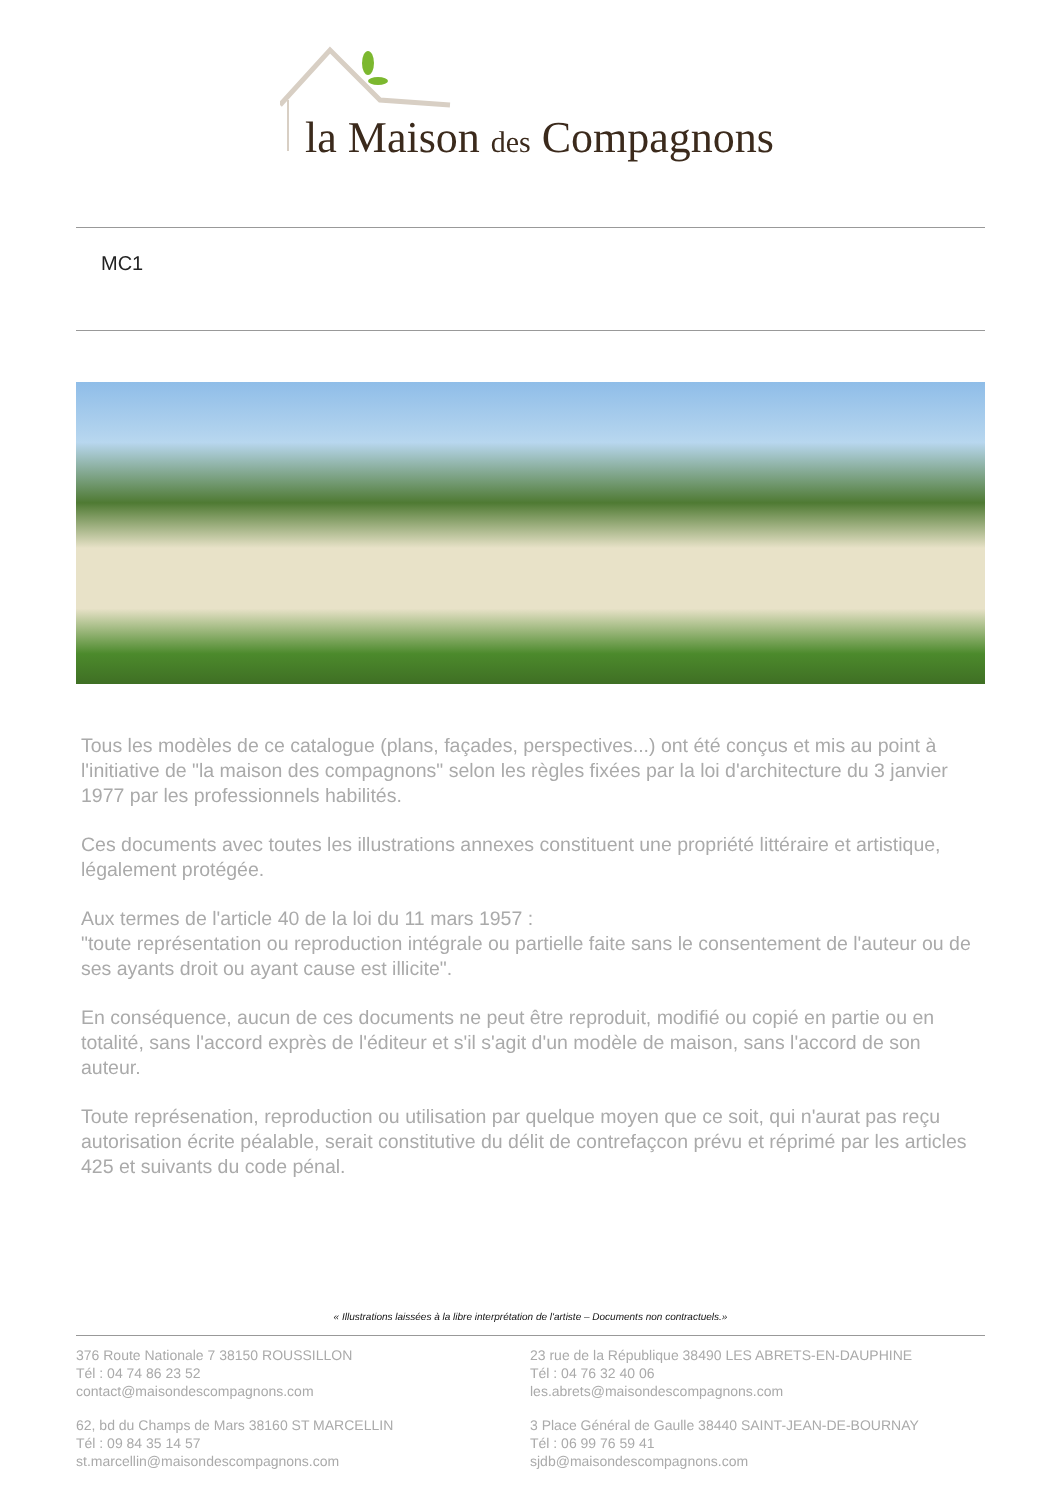la Maison des Compagnons
MC1
Tous les modèles de ce catalogue (plans, façades, perspectives...) ont été conçus et mis au point à l'initiative de "la maison des compagnons" selon les règles fixées par la loi d'architecture du 3 janvier 1977 par les professionnels habilités.
Ces documents avec toutes les illustrations annexes constituent une propriété littéraire et artistique, légalement protégée.
Aux termes de l'article 40 de la loi du 11 mars 1957 :
"toute représentation ou reproduction intégrale ou partielle faite sans le consentement de l'auteur ou de ses ayants droit ou ayant cause est illicite".
En conséquence, aucun de ces documents ne peut être reproduit, modifié ou copié en partie ou en totalité, sans l'accord exprès de l'éditeur et s'il s'agit d'un modèle de maison, sans l'accord de son auteur.
Toute représenation, reproduction ou utilisation par quelque moyen que ce soit, qui n'aurat pas reçu autorisation écrite péalable, serait constitutive du délit de contrefaçcon prévu et réprimé par les articles 425 et suivants du code pénal.
« Illustrations laissées à la libre interprétation de l'artiste – Documents non contractuels.»
376 Route Nationale 7 38150 ROUSSILLON
Tél : 04 74 86 23 52
contact@maisondescompagnons.com
23 rue de la République 38490 LES ABRETS-EN-DAUPHINE
Tél : 04 76 32 40 06
les.abrets@maisondescompagnons.com
62, bd du Champs de Mars 38160 ST MARCELLIN
Tél : 09 84 35 14 57
st.marcellin@maisondescompagnons.com
3 Place Général de Gaulle 38440 SAINT-JEAN-DE-BOURNAY
Tél : 06 99 76 59 41
sjdb@maisondescompagnons.com